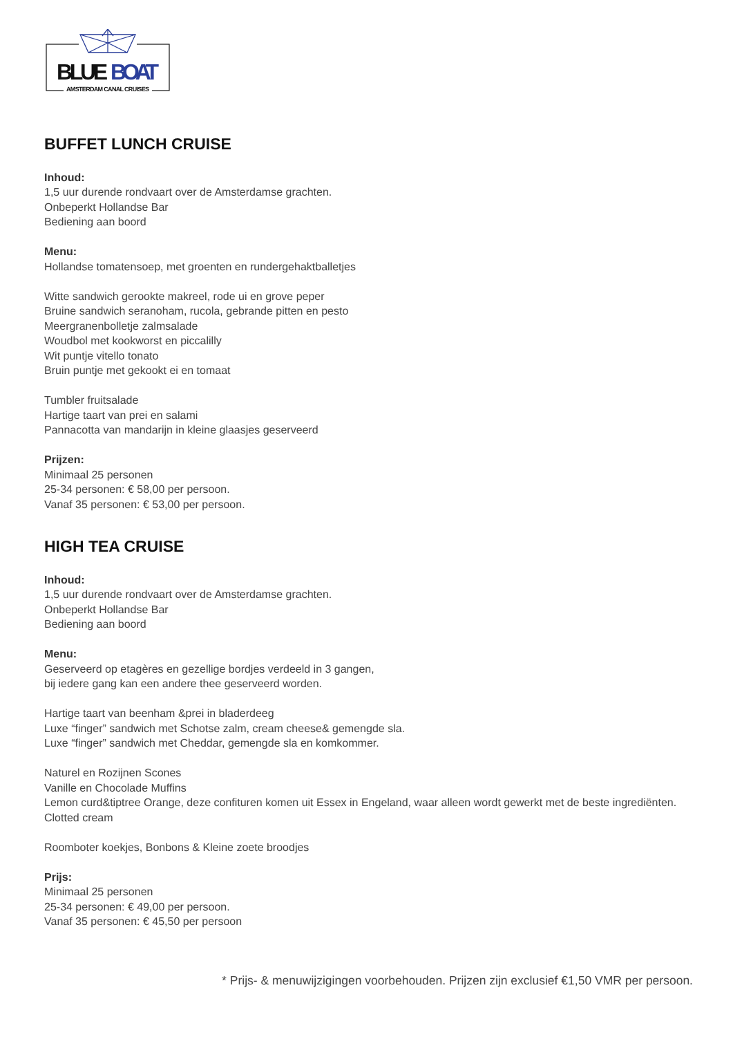BLUE
BOAT
AMSTERDAM CANAL CRUISES
BUFFET LUNCH CRUISE
Inhoud:
1,5 uur durende rondvaart over de Amsterdamse grachten.
Onbeperkt Hollandse Bar
Bediening aan boord
Menu:
Hollandse tomatensoep, met groenten en rundergehaktballetjes
Witte sandwich gerookte makreel, rode ui en grove peper
Bruine sandwich seranoham, rucola, gebrande pitten en pesto
Meergranenbolletje zalmsalade
Woudbol met kookworst en piccalilly
Wit puntje vitello tonato
Bruin puntje met gekookt ei en tomaat
Tumbler fruitsalade
Hartige taart van prei en salami
Pannacotta van mandarijn in kleine glaasjes geserveerd
Prijzen:
Minimaal 25 personen
25-34 personen: € 58,00 per persoon.
Vanaf 35 personen: € 53,00 per persoon.
HIGH TEA CRUISE
Inhoud:
1,5 uur durende rondvaart over de Amsterdamse grachten.
Onbeperkt Hollandse Bar
Bediening aan boord
Menu:
Geserveerd op etagères en gezellige bordjes verdeeld in 3 gangen,
bij iedere gang kan een andere thee geserveerd worden.
Hartige taart van beenham &prei in bladerdeeg
Luxe “finger” sandwich met Schotse zalm, cream cheese& gemengde sla.
Luxe “finger” sandwich met Cheddar, gemengde sla en komkommer.
Naturel en Rozijnen Scones
Vanille en Chocolade Muffins
Lemon curd&tiptree Orange, deze confituren komen uit Essex in Engeland, waar alleen wordt gewerkt met de beste ingrediënten.
Clotted cream
Roomboter koekjes, Bonbons & Kleine zoete broodjes
Prijs:
Minimaal 25 personen
25-34 personen: € 49,00 per persoon.
Vanaf 35 personen: € 45,50 per persoon
* Prijs- & menuwijzigingen voorbehouden. Prijzen zijn exclusief €1,50 VMR per persoon.